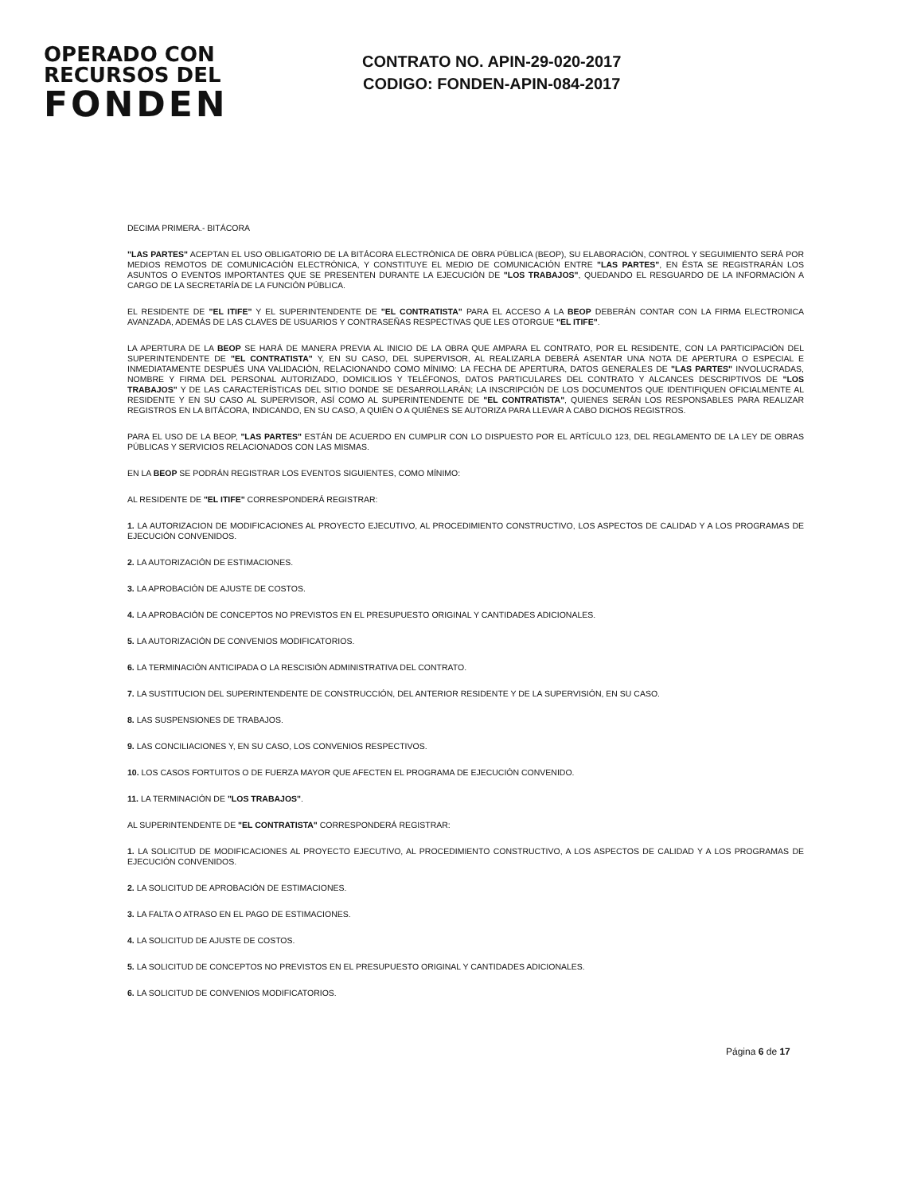OPERADO CON
RECURSOS DEL
FONDEN
CONTRATO NO. APIN-29-020-2017
CODIGO: FONDEN-APIN-084-2017
DECIMA PRIMERA.- BITÁCORA
"LAS PARTES" ACEPTAN EL USO OBLIGATORIO DE LA BITÁCORA ELECTRÓNICA DE OBRA PÚBLICA (BEOP), SU ELABORACIÓN, CONTROL Y SEGUIMIENTO SERÁ POR MEDIOS REMOTOS DE COMUNICACIÓN ELECTRÓNICA, Y CONSTITUYE EL MEDIO DE COMUNICACIÓN ENTRE "LAS PARTES", EN ÉSTA SE REGISTRARÁN LOS ASUNTOS O EVENTOS IMPORTANTES QUE SE PRESENTEN DURANTE LA EJECUCIÓN DE "LOS TRABAJOS", QUEDANDO EL RESGUARDO DE LA INFORMACIÓN A CARGO DE LA SECRETARÍA DE LA FUNCIÓN PÚBLICA.
EL RESIDENTE DE "EL ITIFE" Y EL SUPERINTENDENTE DE "EL CONTRATISTA" PARA EL ACCESO A LA BEOP DEBERÁN CONTAR CON LA FIRMA ELECTRONICA AVANZADA, ADEMÁS DE LAS CLAVES DE USUARIOS Y CONTRASEÑAS RESPECTIVAS QUE LES OTORGUE "EL ITIFE".
LA APERTURA DE LA BEOP SE HARÁ DE MANERA PREVIA AL INICIO DE LA OBRA QUE AMPARA EL CONTRATO, POR EL RESIDENTE, CON LA PARTICIPACIÓN DEL SUPERINTENDENTE DE "EL CONTRATISTA" Y, EN SU CASO, DEL SUPERVISOR, AL REALIZARLA DEBERÁ ASENTAR UNA NOTA DE APERTURA O ESPECIAL E INMEDIATAMENTE DESPUÉS UNA VALIDACIÓN, RELACIONANDO COMO MÍNIMO: LA FECHA DE APERTURA, DATOS GENERALES DE "LAS PARTES" INVOLUCRADAS, NOMBRE Y FIRMA DEL PERSONAL AUTORIZADO, DOMICILIOS Y TELÉFONOS, DATOS PARTICULARES DEL CONTRATO Y ALCANCES DESCRIPTIVOS DE "LOS TRABAJOS" Y DE LAS CARACTERÍSTICAS DEL SITIO DONDE SE DESARROLLARÁN; LA INSCRIPCIÓN DE LOS DOCUMENTOS QUE IDENTIFIQUEN OFICIALMENTE AL RESIDENTE Y EN SU CASO AL SUPERVISOR, ASÍ COMO AL SUPERINTENDENTE DE "EL CONTRATISTA", QUIENES SERÁN LOS RESPONSABLES PARA REALIZAR REGISTROS EN LA BITÁCORA, INDICANDO, EN SU CASO, A QUIÉN O A QUIÉNES SE AUTORIZA PARA LLEVAR A CABO DICHOS REGISTROS.
PARA EL USO DE LA BEOP, "LAS PARTES" ESTÁN DE ACUERDO EN CUMPLIR CON LO DISPUESTO POR EL ARTÍCULO 123, DEL REGLAMENTO DE LA LEY DE OBRAS PÚBLICAS Y SERVICIOS RELACIONADOS CON LAS MISMAS.
EN LA BEOP SE PODRÁN REGISTRAR LOS EVENTOS SIGUIENTES, COMO MÍNIMO:
AL RESIDENTE DE "EL ITIFE" CORRESPONDERÁ REGISTRAR:
1. LA AUTORIZACION DE MODIFICACIONES AL PROYECTO EJECUTIVO, AL PROCEDIMIENTO CONSTRUCTIVO, LOS ASPECTOS DE CALIDAD Y A LOS PROGRAMAS DE EJECUCIÓN CONVENIDOS.
2. LA AUTORIZACIÓN DE ESTIMACIONES.
3. LA APROBACIÓN DE AJUSTE DE COSTOS.
4. LA APROBACIÓN DE CONCEPTOS NO PREVISTOS EN EL PRESUPUESTO ORIGINAL Y CANTIDADES ADICIONALES.
5. LA AUTORIZACIÓN DE CONVENIOS MODIFICATORIOS.
6. LA TERMINACIÓN ANTICIPADA O LA RESCISIÓN ADMINISTRATIVA DEL CONTRATO.
7. LA SUSTITUCION DEL SUPERINTENDENTE DE CONSTRUCCIÓN, DEL ANTERIOR RESIDENTE Y DE LA SUPERVISIÓN, EN SU CASO.
8. LAS SUSPENSIONES DE TRABAJOS.
9. LAS CONCILIACIONES Y, EN SU CASO, LOS CONVENIOS RESPECTIVOS.
10. LOS CASOS FORTUITOS O DE FUERZA MAYOR QUE AFECTEN EL PROGRAMA DE EJECUCIÓN CONVENIDO.
11. LA TERMINACIÓN DE "LOS TRABAJOS".
AL SUPERINTENDENTE DE "EL CONTRATISTA" CORRESPONDERÁ REGISTRAR:
1. LA SOLICITUD DE MODIFICACIONES AL PROYECTO EJECUTIVO, AL PROCEDIMIENTO CONSTRUCTIVO, A LOS ASPECTOS DE CALIDAD Y A LOS PROGRAMAS DE EJECUCIÓN CONVENIDOS.
2. LA SOLICITUD DE APROBACIÓN DE ESTIMACIONES.
3. LA FALTA O ATRASO EN EL PAGO DE ESTIMACIONES.
4. LA SOLICITUD DE AJUSTE DE COSTOS.
5. LA SOLICITUD DE CONCEPTOS NO PREVISTOS EN EL PRESUPUESTO ORIGINAL Y CANTIDADES ADICIONALES.
6. LA SOLICITUD DE CONVENIOS MODIFICATORIOS.
Página 6 de 17